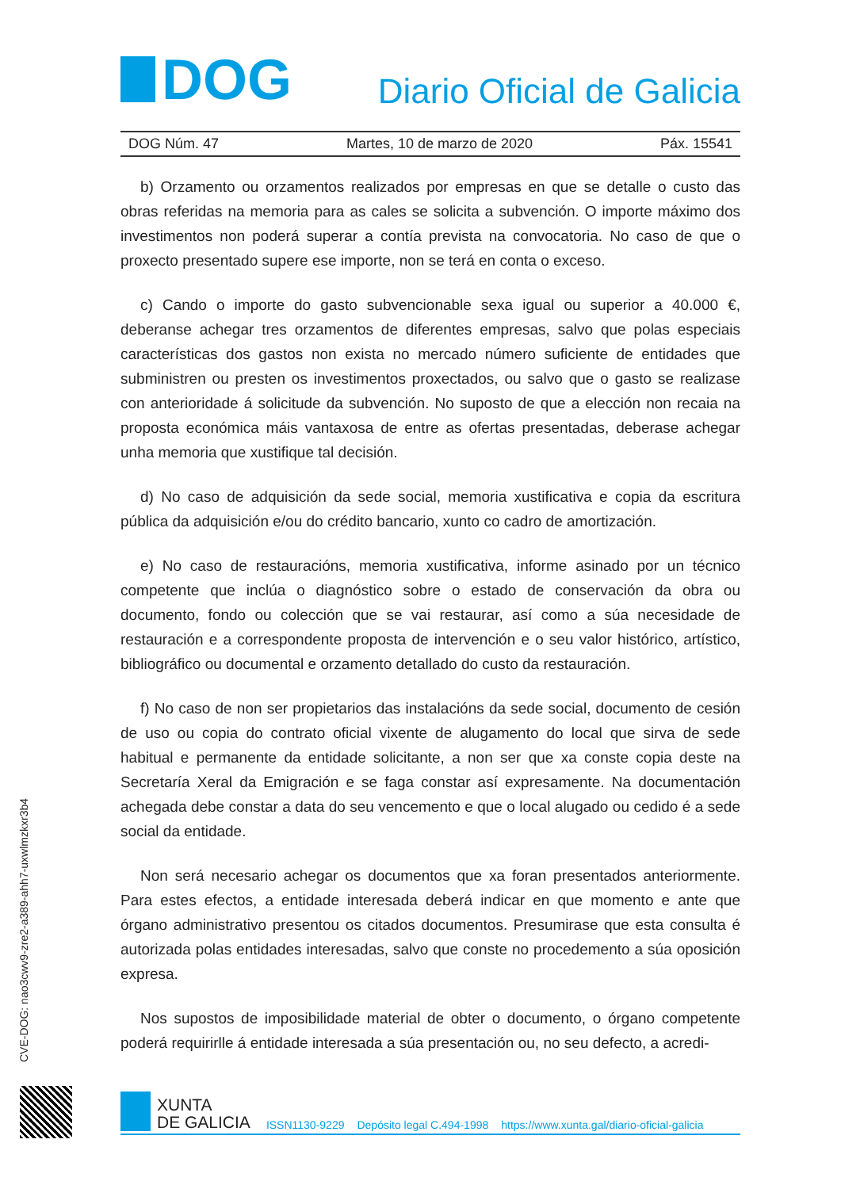DOG
Diario Oficial de Galicia
DOG Núm. 47 Martes, 10 de marzo de 2020 Páx. 15541
b) Orzamento ou orzamentos realizados por empresas en que se detalle o custo das obras referidas na memoria para as cales se solicita a subvención. O importe máximo dos investimentos non poderá superar a contía prevista na convocatoria. No caso de que o proxecto presentado supere ese importe, non se terá en conta o exceso.
c) Cando o importe do gasto subvencionable sexa igual ou superior a 40.000 €, deberanse achegar tres orzamentos de diferentes empresas, salvo que polas especiais características dos gastos non exista no mercado número suficiente de entidades que subministren ou presten os investimentos proxectados, ou salvo que o gasto se realizase con anterioridade á solicitude da subvención. No suposto de que a elección non recaia na proposta económica máis vantaxosa de entre as ofertas presentadas, deberase achegar unha memoria que xustifique tal decisión.
d) No caso de adquisición da sede social, memoria xustificativa e copia da escritura pública da adquisición e/ou do crédito bancario, xunto co cadro de amortización.
e) No caso de restauracións, memoria xustificativa, informe asinado por un técnico competente que inclúa o diagnóstico sobre o estado de conservación da obra ou documento, fondo ou colección que se vai restaurar, así como a súa necesidade de restauración e a correspondente proposta de intervención e o seu valor histórico, artístico, bibliográfico ou documental e orzamento detallado do custo da restauración.
f) No caso de non ser propietarios das instalacións da sede social, documento de cesión de uso ou copia do contrato oficial vixente de alugamento do local que sirva de sede habitual e permanente da entidade solicitante, a non ser que xa conste copia deste na Secretaría Xeral da Emigración e se faga constar así expresamente. Na documentación achegada debe constar a data do seu vencemento e que o local alugado ou cedido é a sede social da entidade.
Non será necesario achegar os documentos que xa foran presentados anteriormente. Para estes efectos, a entidade interesada deberá indicar en que momento e ante que órgano administrativo presentou os citados documentos. Presumirase que esta consulta é autorizada polas entidades interesadas, salvo que conste no procedemento a súa oposición expresa.
Nos supostos de imposibilidade material de obter o documento, o órgano competente poderá requirirlle á entidade interesada a súa presentación ou, no seu defecto, a acredi-
CVE-DOG: nao3cwv9-zre2-a389-ahh7-uxwlmzkxr3b4
XUNTA
DE GALICIA
ISSN1130-9229 Depósito legal C.494-1998 https://www.xunta.gal/diario-oficial-galicia